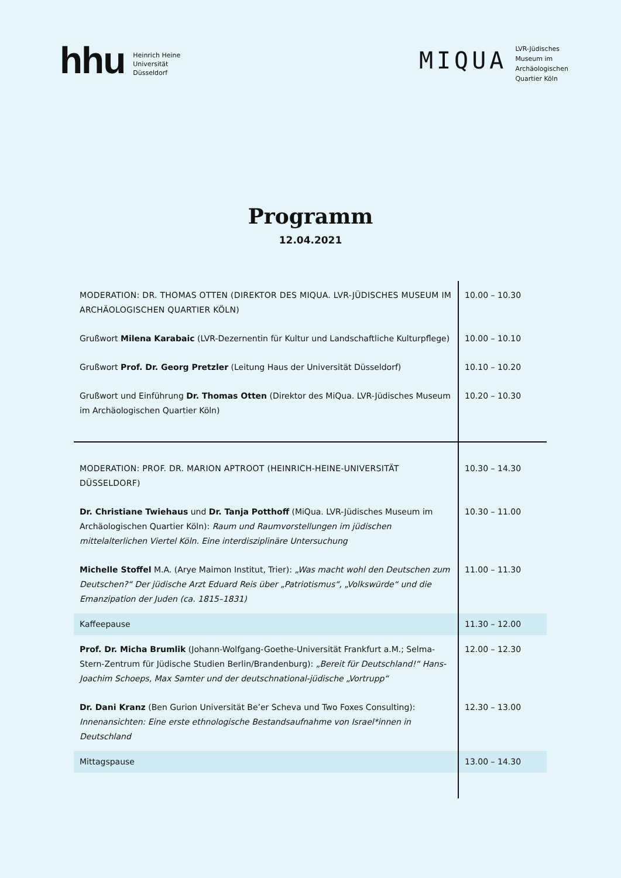hhu
Heinrich Heine
Universität
Düsseldorf
MIQUA
LVR-Jüdisches
Museum im
Archäologischen
Quartier Köln
Programm
12.04.2021
| MODERATION: DR. THOMAS OTTEN (DIREKTOR DES MIQUA. LVR-JÜDISCHES MUSEUM IM ARCHÄOLOGISCHEN QUARTIER KÖLN) | 10.00 – 10.30 |
| Grußwort Milena Karabaic (LVR-Dezernentin für Kultur und Landschaftliche Kulturpflege) | 10.00 – 10.10 |
| Grußwort Prof. Dr. Georg Pretzler (Leitung Haus der Universität Düsseldorf) | 10.10 – 10.20 |
| Grußwort und Einführung Dr. Thomas Otten (Direktor des MiQua. LVR-Jüdisches Museum im Archäologischen Quartier Köln) | 10.20 – 10.30 |
| MODERATION: PROF. DR. MARION APTROOT (HEINRICH-HEINE-UNIVERSITÄT DÜSSELDORF) | 10.30 – 14.30 |
| Dr. Christiane Twiehaus und Dr. Tanja Potthoff (MiQua. LVR-Jüdisches Museum im Archäologischen Quartier Köln): Raum und Raumvorstellungen im jüdischen mittelalterlichen Viertel Köln. Eine interdisziplinäre Untersuchung | 10.30 – 11.00 |
| Michelle Stoffel M.A. (Arye Maimon Institut, Trier): „Was macht wohl den Deutschen zum Deutschen?“ Der jüdische Arzt Eduard Reis über „Patriotismus“, „Volkswürde“ und die Emanzipation der Juden (ca. 1815–1831) | 11.00 – 11.30 |
| Kaffeepause | 11.30 – 12.00 |
| Prof. Dr. Micha Brumlik (Johann-Wolfgang-Goethe-Universität Frankfurt a.M.; Selma-Stern-Zentrum für Jüdische Studien Berlin/Brandenburg): „Bereit für Deutschland!“ Hans-Joachim Schoeps, Max Samter und der deutschnational-jüdische „Vortrupp“ | 12.00 – 12.30 |
| Dr. Dani Kranz (Ben Gurion Universität Be’er Scheva und Two Foxes Consulting): Innenansichten: Eine erste ethnologische Bestandsaufnahme von Israel*innen in Deutschland | 12.30 – 13.00 |
| Mittagspause | 13.00 – 14.30 |